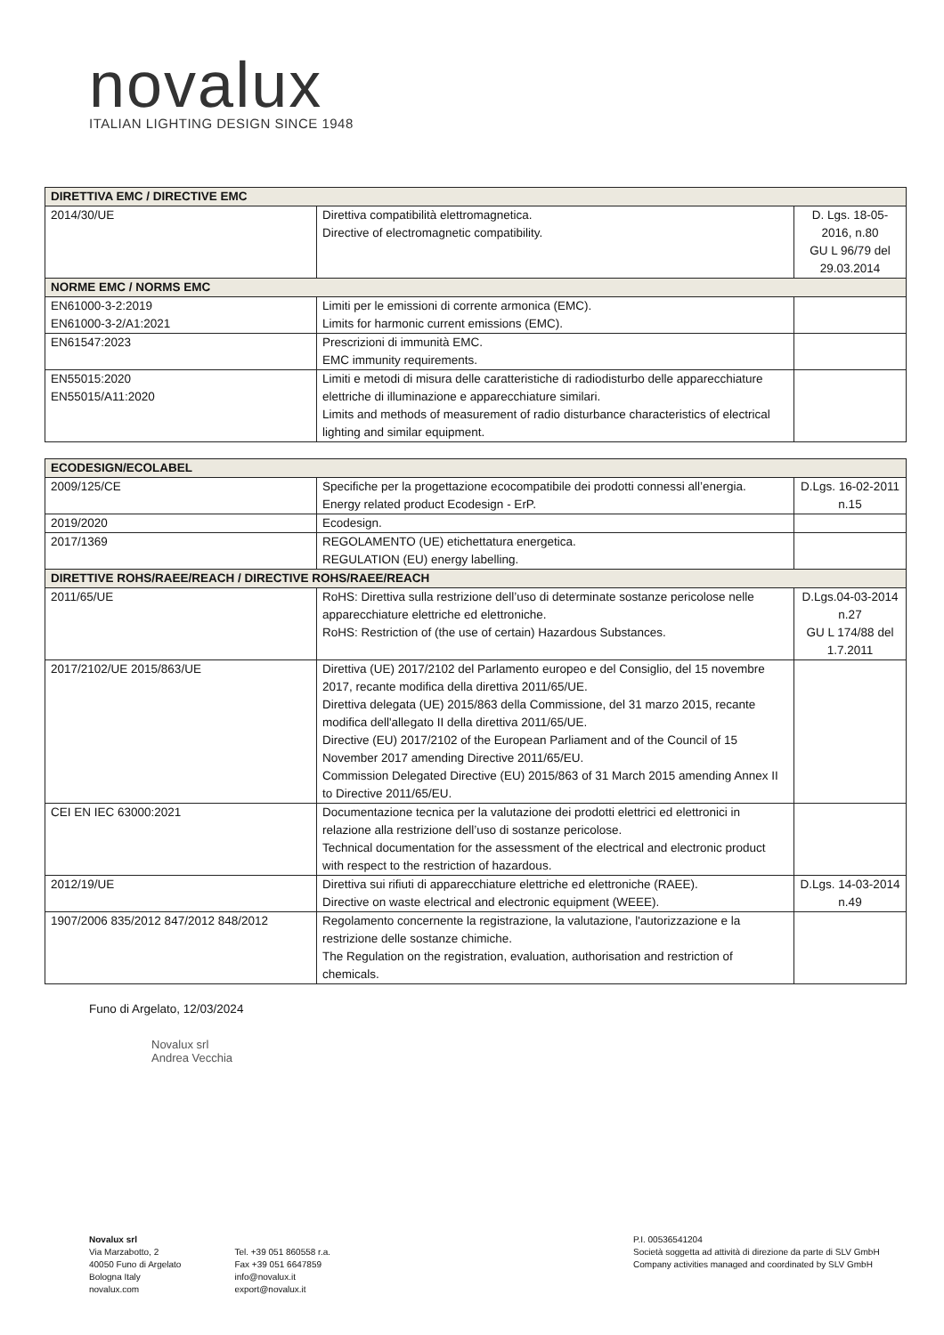novalux
ITALIAN LIGHTING DESIGN SINCE 1948
| DIRETTIVA EMC / DIRECTIVE EMC | | |
| --- | --- | --- |
| 2014/30/UE | Direttiva compatibilità elettromagnetica. Directive of electromagnetic compatibility. | D. Lgs. 18-05-2016, n.80 GU L 96/79 del 29.03.2014 |
| NORME EMC / NORMS EMC | | |
| EN61000-3-2:2019 EN61000-3-2/A1:2021 | Limiti per le emissioni di corrente armonica (EMC). Limits for harmonic current emissions (EMC). | |
| EN61547:2023 | Prescrizioni di immunità EMC. EMC immunity requirements. | |
| EN55015:2020 EN55015/A11:2020 | Limiti e metodi di misura delle caratteristiche di radiodisturbo delle apparecchiature elettriche di illuminazione e apparecchiature similari. Limits and methods of measurement of radio disturbance characteristics of electrical lighting and similar equipment. | |
| ECODESIGN/ECOLABEL | | |
| --- | --- | --- |
| 2009/125/CE | Specifiche per la progettazione ecocompatibile dei prodotti connessi all’energia. Energy related product Ecodesign - ErP. | D.Lgs. 16-02-2011 n.15 |
| 2019/2020 | Ecodesign. | |
| 2017/1369 | REGOLAMENTO (UE) etichettatura energetica. REGULATION (EU) energy labelling. | |
| DIRETTIVE ROHS/RAEE/REACH / DIRECTIVE ROHS/RAEE/REACH | | |
| 2011/65/UE | RoHS: Direttiva sulla restrizione dell’uso di determinate sostanze pericolose nelle apparecchiature elettriche ed elettroniche. RoHS: Restriction of (the use of certain) Hazardous Substances. | D.Lgs.04-03-2014 n.27 GU L 174/88 del 1.7.2011 |
| 2017/2102/UE 2015/863/UE | Direttiva (UE) 2017/2102 del Parlamento europeo e del Consiglio, del 15 novembre 2017, recante modifica della direttiva 2011/65/UE. Direttiva delegata (UE) 2015/863 della Commissione, del 31 marzo 2015, recante modifica dell'allegato II della direttiva 2011/65/UE. Directive (EU) 2017/2102 of the European Parliament and of the Council of 15 November 2017 amending Directive 2011/65/EU. Commission Delegated Directive (EU) 2015/863 of 31 March 2015 amending Annex II to Directive 2011/65/EU. | |
| CEI EN IEC 63000:2021 | Documentazione tecnica per la valutazione dei prodotti elettrici ed elettronici in relazione alla restrizione dell’uso di sostanze pericolose. Technical documentation for the assessment of the electrical and electronic product with respect to the restriction of hazardous. | |
| 2012/19/UE | Direttiva sui rifiuti di apparecchiature elettriche ed elettroniche (RAEE). Directive on waste electrical and electronic equipment (WEEE). | D.Lgs. 14-03-2014 n.49 |
| 1907/2006 835/2012 847/2012 848/2012 | Regolamento concernente la registrazione, la valutazione, l'autorizzazione e la restrizione delle sostanze chimiche. The Regulation on the registration, evaluation, authorisation and restriction of chemicals. | |
Funo di Argelato, 12/03/2024
Novalux srl
Andrea Vecchia
Novalux srl
Via Marzabotto, 2
40050 Funo di Argelato
Bologna Italy
novalux.com
Tel. +39 051 860558 r.a.
Fax +39 051 6647859
info@novalux.it
export@novalux.it
P.I. 00536541204
Società soggetta ad attività di direzione da parte di SLV GmbH
Company activities managed and coordinated by SLV GmbH